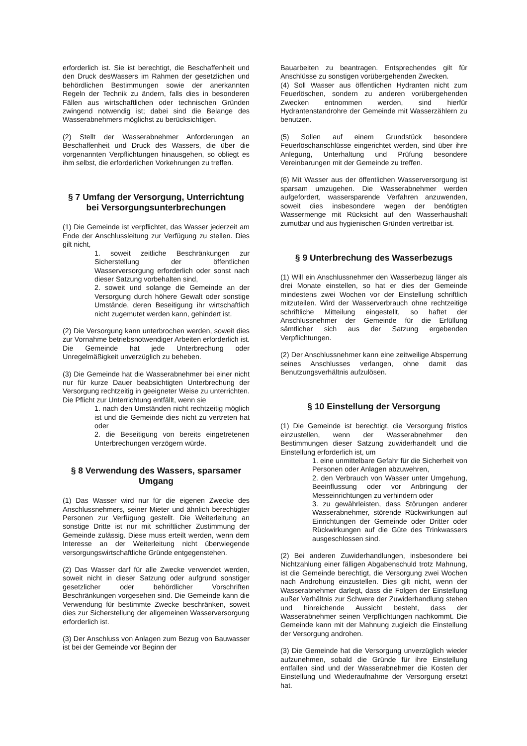erforderlich ist. Sie ist berechtigt, die Beschaffenheit und den Druck desWassers im Rahmen der gesetzlichen und behördlichen Bestimmungen sowie der anerkannten Regeln der Technik zu ändern, falls dies in besonderen Fällen aus wirtschaftlichen oder technischen Gründen zwingend notwendig ist; dabei sind die Belange des Wasserabnehmers möglichst zu berücksichtigen.
(2) Stellt der Wasserabnehmer Anforderungen an Beschaffenheit und Druck des Wassers, die über die vorgenannten Verpflichtungen hinausgehen, so obliegt es ihm selbst, die erforderlichen Vorkehrungen zu treffen.
§ 7 Umfang der Versorgung, Unterrichtung bei Versorgungsunterbrechungen
(1) Die Gemeinde ist verpflichtet, das Wasser jederzeit am Ende der Anschlussleitung zur Verfügung zu stellen. Dies gilt nicht,
1. soweit zeitliche Beschränkungen zur Sicherstellung der öffentlichen Wasserversorgung erforderlich oder sonst nach dieser Satzung vorbehalten sind,
2. soweit und solange die Gemeinde an der Versorgung durch höhere Gewalt oder sonstige Umstände, deren Beseitigung ihr wirtschaftlich nicht zugemutet werden kann, gehindert ist.
(2) Die Versorgung kann unterbrochen werden, soweit dies zur Vornahme betriebsnotwendiger Arbeiten erforderlich ist. Die Gemeinde hat jede Unterbrechung oder Unregelmäßigkeit unverzüglich zu beheben.
(3) Die Gemeinde hat die Wasserabnehmer bei einer nicht nur für kurze Dauer beabsichtigten Unterbrechung der Versorgung rechtzeitig in geeigneter Weise zu unterrichten. Die Pflicht zur Unterrichtung entfällt, wenn sie
1. nach den Umständen nicht rechtzeitig möglich ist und die Gemeinde dies nicht zu vertreten hat oder
2. die Beseitigung von bereits eingetretenen Unterbrechungen verzögern würde.
§ 8 Verwendung des Wassers, sparsamer Umgang
(1) Das Wasser wird nur für die eigenen Zwecke des Anschlussnehmers, seiner Mieter und ähnlich berechtigter Personen zur Verfügung gestellt. Die Weiterleitung an sonstige Dritte ist nur mit schriftlicher Zustimmung der Gemeinde zulässig. Diese muss erteilt werden, wenn dem Interesse an der Weiterleitung nicht überwiegende versorgungswirtschaftliche Gründe entgegenstehen.
(2) Das Wasser darf für alle Zwecke verwendet werden, soweit nicht in dieser Satzung oder aufgrund sonstiger gesetzlicher oder behördlicher Vorschriften Beschränkungen vorgesehen sind. Die Gemeinde kann die Verwendung für bestimmte Zwecke beschränken, soweit dies zur Sicherstellung der allgemeinen Wasserversorgung erforderlich ist.
(3) Der Anschluss von Anlagen zum Bezug von Bauwasser ist bei der Gemeinde vor Beginn der
Bauarbeiten zu beantragen. Entsprechendes gilt für Anschlüsse zu sonstigen vorübergehenden Zwecken.
(4) Soll Wasser aus öffentlichen Hydranten nicht zum Feuerlöschen, sondern zu anderen vorübergehenden Zwecken entnommen werden, sind hierfür Hydrantenstandrohre der Gemeinde mit Wasserzählern zu benutzen.
(5) Sollen auf einem Grundstück besondere Feuerlöschanschlüsse eingerichtet werden, sind über ihre Anlegung, Unterhaltung und Prüfung besondere Vereinbarungen mit der Gemeinde zu treffen.
(6) Mit Wasser aus der öffentlichen Wasserversorgung ist sparsam umzugehen. Die Wasserabnehmer werden aufgefordert, wassersparende Verfahren anzuwenden, soweit dies insbesondere wegen der benötigten Wassermenge mit Rücksicht auf den Wasserhaushalt zumutbar und aus hygienischen Gründen vertretbar ist.
§ 9 Unterbrechung des Wasserbezugs
(1) Will ein Anschlussnehmer den Wasserbezug länger als drei Monate einstellen, so hat er dies der Gemeinde mindestens zwei Wochen vor der Einstellung schriftlich mitzuteilen. Wird der Wasserverbrauch ohne rechtzeitige schriftliche Mitteilung eingestellt, so haftet der Anschlussnehmer der Gemeinde für die Erfüllung sämtlicher sich aus der Satzung ergebenden Verpflichtungen.
(2) Der Anschlussnehmer kann eine zeitweilige Absperrung seines Anschlusses verlangen, ohne damit das Benutzungsverhältnis aufzulösen.
§ 10 Einstellung der Versorgung
(1) Die Gemeinde ist berechtigt, die Versorgung fristlos einzustellen, wenn der Wasserabnehmer den Bestimmungen dieser Satzung zuwiderhandelt und die Einstellung erforderlich ist, um
1. eine unmittelbare Gefahr für die Sicherheit von Personen oder Anlagen abzuwehren,
2. den Verbrauch von Wasser unter Umgehung, Beeinflussung oder vor Anbringung der Messeinrichtungen zu verhindern oder
3. zu gewährleisten, dass Störungen anderer Wasserabnehmer, störende Rückwirkungen auf Einrichtungen der Gemeinde oder Dritter oder Rückwirkungen auf die Güte des Trinkwassers ausgeschlossen sind.
(2) Bei anderen Zuwiderhandlungen, insbesondere bei Nichtzahlung einer fälligen Abgabenschuld trotz Mahnung, ist die Gemeinde berechtigt, die Versorgung zwei Wochen nach Androhung einzustellen. Dies gilt nicht, wenn der Wasserabnehmer darlegt, dass die Folgen der Einstellung außer Verhältnis zur Schwere der Zuwiderhandlung stehen und hinreichende Aussicht besteht, dass der Wasserabnehmer seinen Verpflichtungen nachkommt. Die Gemeinde kann mit der Mahnung zugleich die Einstellung der Versorgung androhen.
(3) Die Gemeinde hat die Versorgung unverzüglich wieder aufzunehmen, sobald die Gründe für ihre Einstellung entfallen sind und der Wasserabnehmer die Kosten der Einstellung und Wiederaufnahme der Versorgung ersetzt hat.